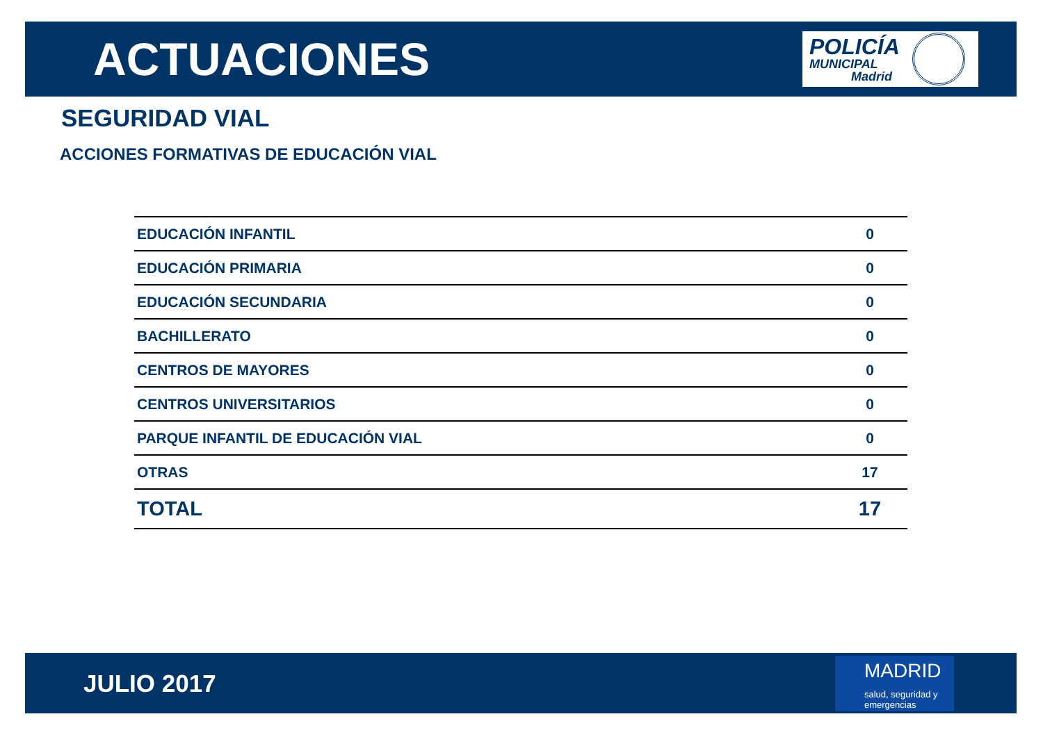ACTUACIONES
POLICÍA
MUNICIPAL
Madrid
SEGURIDAD VIAL
ACCIONES FORMATIVAS DE EDUCACIÓN VIAL
| EDUCACIÓN INFANTIL | 0 |
| EDUCACIÓN PRIMARIA | 0 |
| EDUCACIÓN SECUNDARIA | 0 |
| BACHILLERATO | 0 |
| CENTROS DE MAYORES | 0 |
| CENTROS UNIVERSITARIOS | 0 |
| PARQUE INFANTIL DE EDUCACIÓN VIAL | 0 |
| OTRAS | 17 |
| TOTAL | 17 |
JULIO 2017
MADRID
salud, seguridad y
emergencias